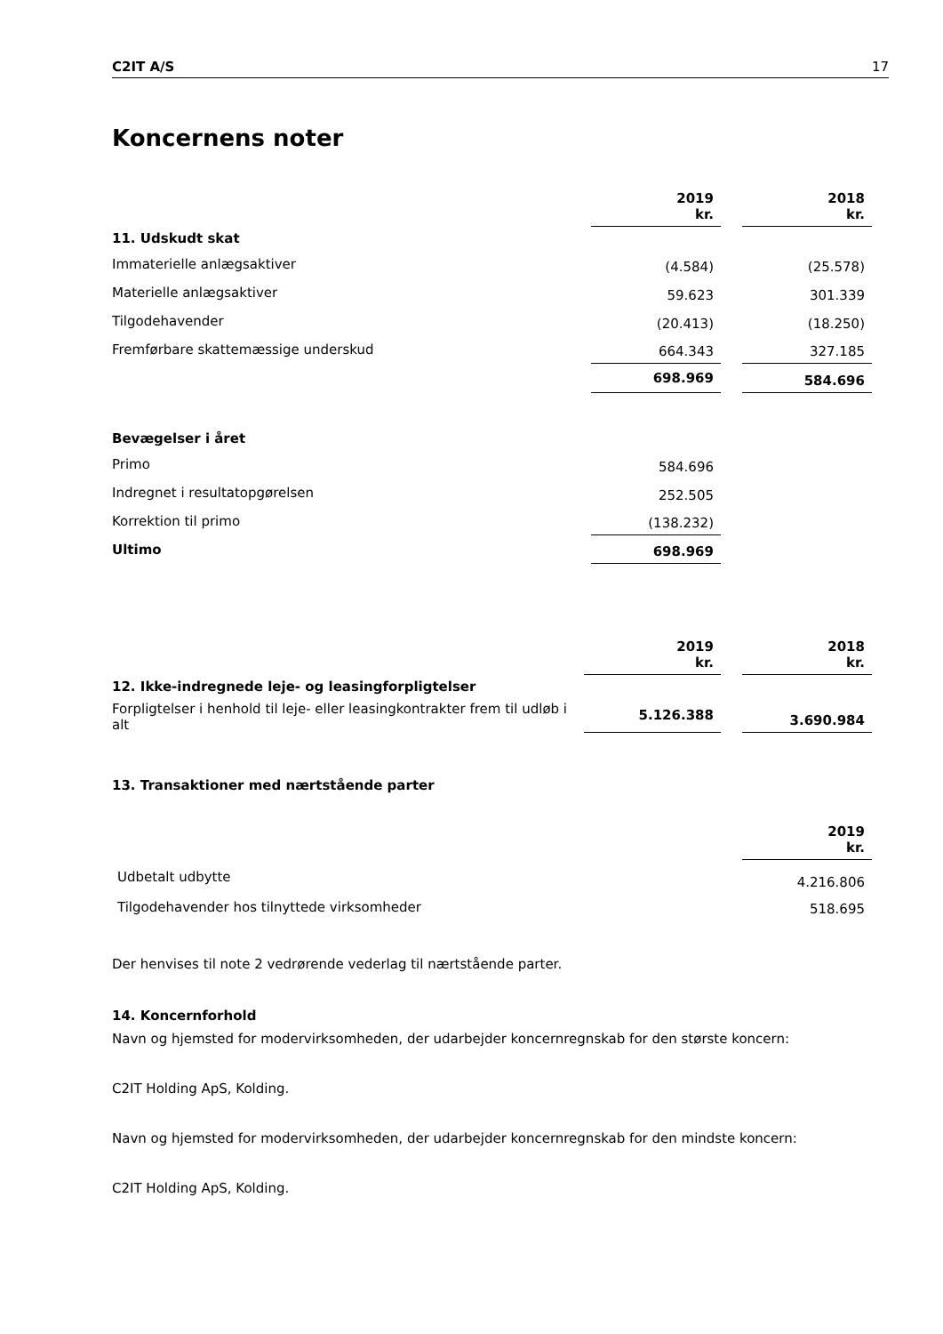C2IT A/S 17
Koncernens noter
| | 2019 kr. | | 2018 kr. |
| 11. Udskudt skat | | | |
| Immaterielle anlægsaktiver | (4.584) | | (25.578) |
| Materielle anlægsaktiver | 59.623 | | 301.339 |
| Tilgodehavender | (20.413) | | (18.250) |
| Fremførbare skattemæssige underskud | 664.343 | | 327.185 |
| | 698.969 | | 584.696 |
| Bevægelser i året | | | |
| Primo | 584.696 | | |
| Indregnet i resultatopgørelsen | 252.505 | | |
| Korrektion til primo | (138.232) | | |
| Ultimo | 698.969 | | |
| | 2019 kr. | | 2018 kr. |
| 12. Ikke-indregnede leje- og leasingforpligtelser | | | |
| Forpligtelser i henhold til leje- eller leasingkontrakter frem til udløb i alt | 5.126.388 | | 3.690.984 |
13. Transaktioner med nærtstående parter
| | 2019 kr. |
| Udbetalt udbytte | 4.216.806 |
| Tilgodehavender hos tilnyttede virksomheder | 518.695 |
Der henvises til note 2 vedrørende vederlag til nærtstående parter.
14. Koncernforhold
Navn og hjemsted for modervirksomheden, der udarbejder koncernregnskab for den største koncern:
C2IT Holding ApS, Kolding.
Navn og hjemsted for modervirksomheden, der udarbejder koncernregnskab for den mindste koncern:
C2IT Holding ApS, Kolding.